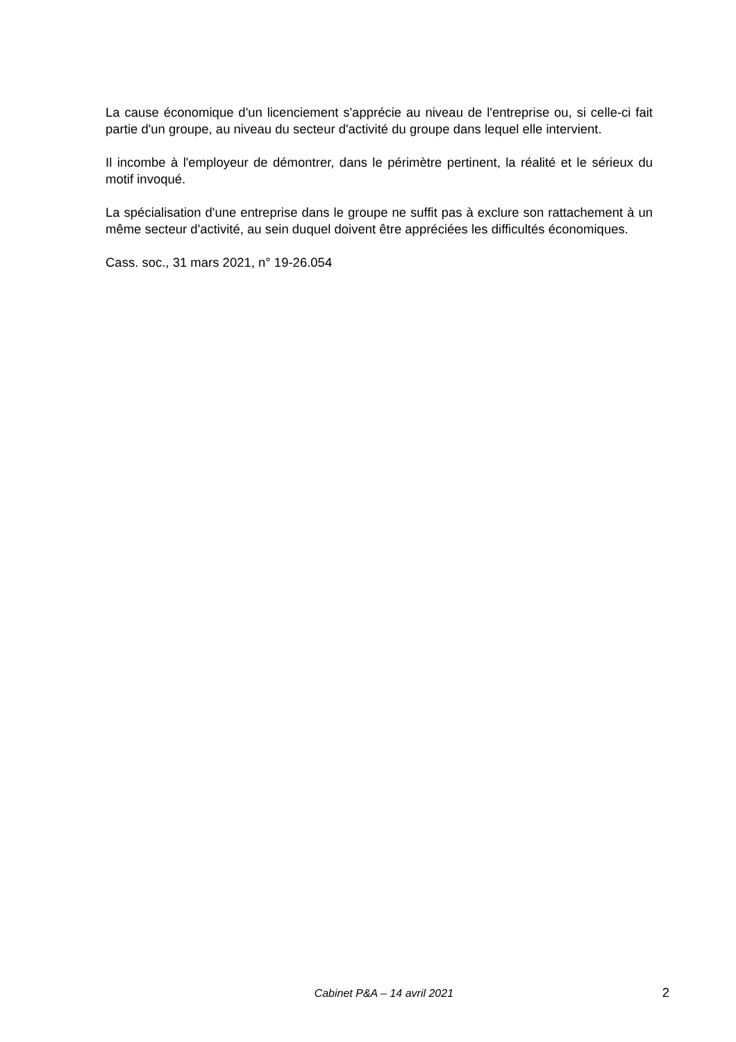La cause économique d'un licenciement s'apprécie au niveau de l'entreprise ou, si celle-ci fait partie d'un groupe, au niveau du secteur d'activité du groupe dans lequel elle intervient.
Il incombe à l'employeur de démontrer, dans le périmètre pertinent, la réalité et le sérieux du motif invoqué.
La spécialisation d'une entreprise dans le groupe ne suffit pas à exclure son rattachement à un même secteur d'activité, au sein duquel doivent être appréciées les difficultés économiques.
Cass. soc., 31 mars 2021, n° 19-26.054
Cabinet P&A – 14 avril 2021 2